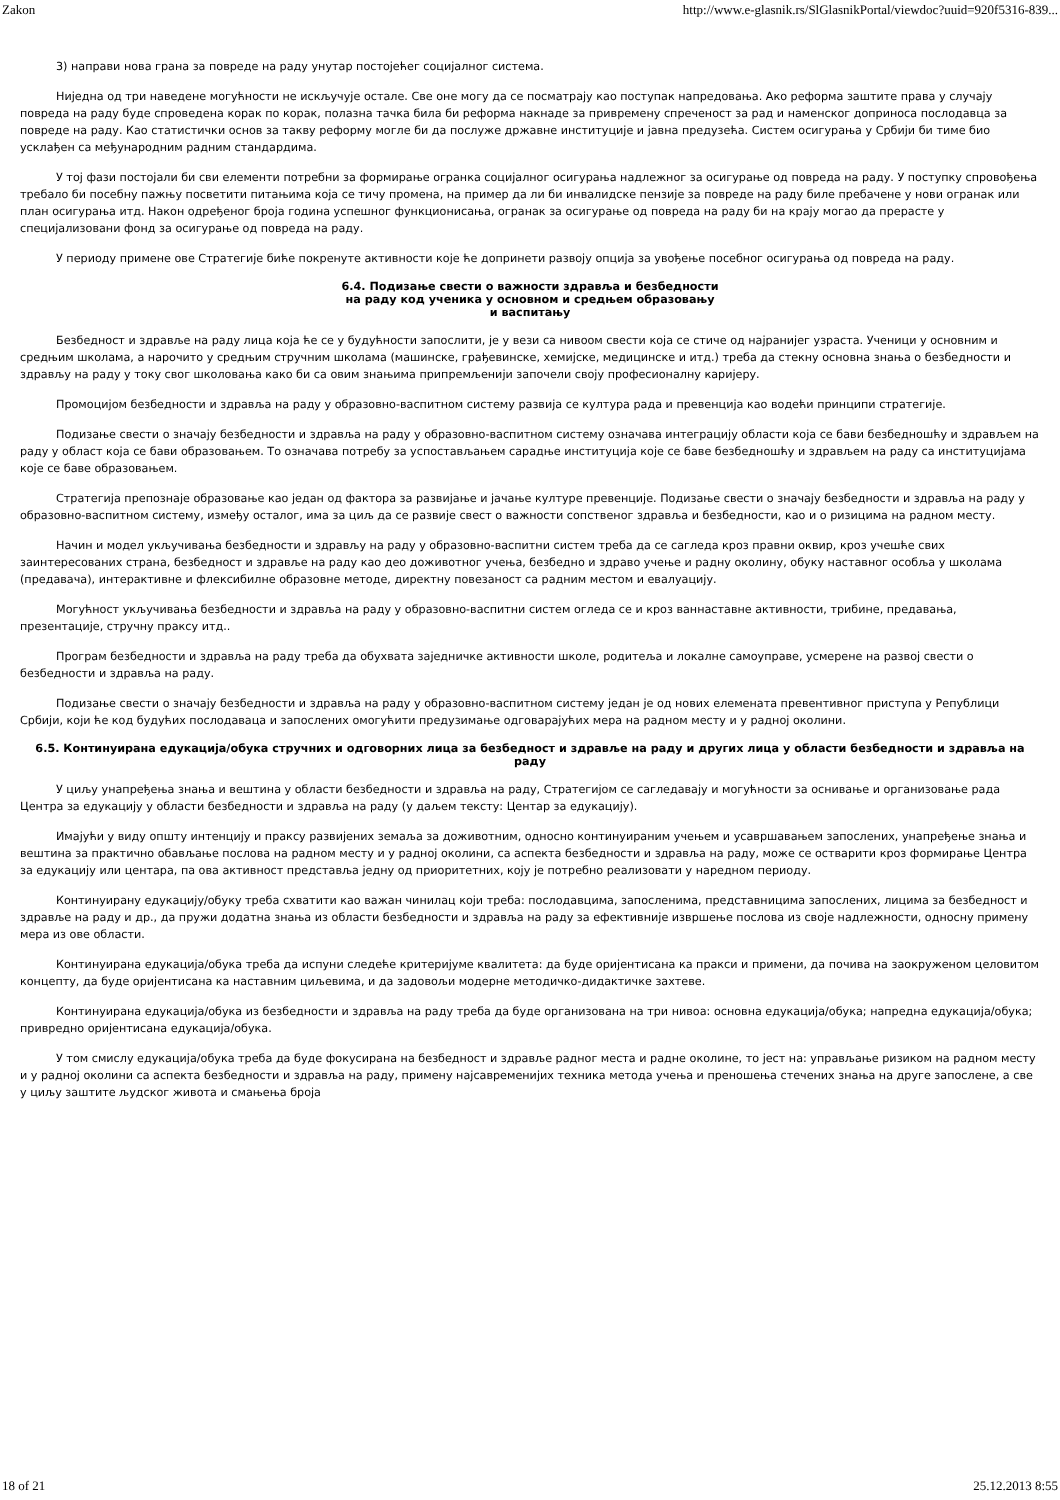Zakon http://www.e-glasnik.rs/SlGlasnikPortal/viewdoc?uuid=920f5316-839...
3) направи нова грана за повреде на раду унутар постојећег социјалног система.
Ниједна од три наведене могућности не искључује остале. Све оне могу да се посматрају као поступак напредовања. Ако реформа заштите права у случају повреда на раду буде спроведена корак по корак, полазна тачка била би реформа накнаде за привремену спреченост за рад и наменског доприноса послодавца за повреде на раду. Као статистички основ за такву реформу могле би да послуже државне институције и јавна предузећа. Систем осигурања у Србији би тиме био усклађен са међународним радним стандардима.
У тој фази постојали би сви елементи потребни за формирање огранка социјалног осигурања надлежног за осигурање од повреда на раду. У поступку спровођења требало би посебну пажњу посветити питањима која се тичу промена, на пример да ли би инвалидске пензије за повреде на раду биле пребачене у нови огранак или план осигурања итд. Након одређеног броја година успешног функционисања, огранак за осигурање од повреда на раду би на крају могао да прерасте у специјализовани фонд за осигурање од повреда на раду.
У периоду примене ове Стратегије биће покренуте активности које ће допринети развоју опција за увођење посебног осигурања од повреда на раду.
6.4. Подизање свести о важности здравља и безбедности
на раду код ученика у основном и средњем образовању
и васпитању
Безбедност и здравље на раду лица која ће се у будућности запослити, је у вези са нивоом свести која се стиче од најранијег узраста. Ученици у основним и средњим школама, а нарочито у средњим стручним школама (машинске, грађевинске, хемијске, медицинске и итд.) треба да стекну основна знања о безбедности и здрављу на раду у току свог школовања како би са овим знањима припремљенији започели своју професионалну каријеру.
Промоцијом безбедности и здравља на раду у образовно-васпитном систему развија се култура рада и превенција као водећи принципи стратегије.
Подизање свести о значају безбедности и здравља на раду у образовно-васпитном систему означава интеграцију области која се бави безбедношћу и здрављем на раду у област која се бави образовањем. То означава потребу за успостављањем сарадње институција које се баве безбедношћу и здрављем на раду са институцијама које се баве образовањем.
Стратегија препознаје образовање као један од фактора за развијање и јачање културе превенције. Подизање свести о значају безбедности и здравља на раду у образовно-васпитном систему, између осталог, има за циљ да се развије свест о важности сопственог здравља и безбедности, као и о ризицима на радном месту.
Начин и модел укључивања безбедности и здрављу на раду у образовно-васпитни систем треба да се сагледа кроз правни оквир, кроз учешће свих заинтересованих страна, безбедност и здравље на раду као део доживотног учења, безбедно и здраво учење и радну околину, обуку наставног особља у школама (предавача), интерактивне и флексибилне образовне методе, директну повезаност са радним местом и евалуацију.
Могућност укључивања безбедности и здравља на раду у образовно-васпитни систем огледа се и кроз ваннаставне активности, трибине, предавања, презентације, стручну праксу итд..
Програм безбедности и здравља на раду треба да обухвата заједничке активности школе, родитеља и локалне самоуправе, усмерене на развој свести о безбедности и здравља на раду.
Подизање свести о значају безбедности и здравља на раду у образовно-васпитном систему један је од нових елемената превентивног приступа у Републици Србији, који ће код будућих послодаваца и запослених омогућити предузимање одговарајућих мера на радном месту и у радној околини.
6.5. Континуирана едукација/обука стручних и одговорних лица за безбедност и здравље на раду и других лица у области безбедности и здравља на раду
У циљу унапређења знања и вештина у области безбедности и здравља на раду, Стратегијом се сагледавају и могућности за оснивање и организовање рада Центра за едукацију у области безбедности и здравља на раду (у даљем тексту: Центар за едукацију).
Имајући у виду општу интенцију и праксу развијених земаља за доживотним, односно континуираним учењем и усавршавањем запослених, унапређење знања и вештина за практично обављање послова на радном месту и у радној околини, са аспекта безбедности и здравља на раду, може се остварити кроз формирање Центра за едукацију или центара, па ова активност представља једну од приоритетних, коју је потребно реализовати у наредном периоду.
Континуирану едукацију/обуку треба схватити као важан чинилац који треба: послодавцима, запосленима, представницима запослених, лицима за безбедност и здравље на раду и др., да пружи додатна знања из области безбедности и здравља на раду за ефективније извршење послова из своје надлежности, односну примену мера из ове области.
Континуирана едукација/обука треба да испуни следеће критеријуме квалитета: да буде оријентисана ка пракси и примени, да почива на заокруженом целовитом концепту, да буде оријентисана ка наставним циљевима, и да задовољи модерне методичко-дидактичке захтеве.
Континуирана едукација/обука из безбедности и здравља на раду треба да буде организована на три нивоа: основна едукација/обука; напредна едукација/обука; привредно оријентисана едукација/обука.
У том смислу едукација/обука треба да буде фокусирана на безбедност и здравље радног места и радне околине, то јест на: управљање ризиком на радном месту и у радној околини са аспекта безбедности и здравља на раду, примену најсавременијих техника метода учења и преношења стечених знања на друге запослене, а све у циљу заштите људског живота и смањења броја
18 of 21 25.12.2013 8:55